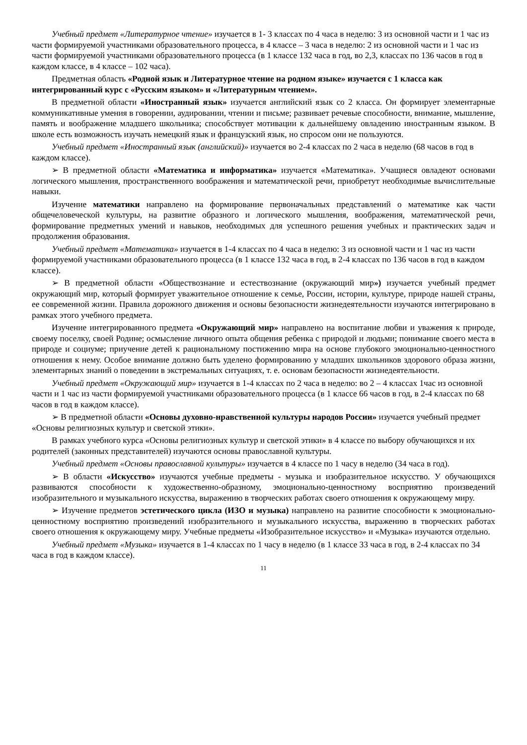Учебный предмет «Литературное чтение» изучается в 1- 3 классах по 4 часа в неделю: 3 из основной части и 1 час из части формируемой участниками образовательного процесса, в 4 классе – 3 часа в неделю: 2 из основной части и 1 час из части формируемой участниками образовательного процесса (в 1 классе 132 часа в год, во 2,3, классах по 136 часов в год в каждом классе, в 4 классе – 102 часа).
Предметная область «Родной язык и Литературное чтение на родном языке» изучается с 1 класса как интегрированный курс с «Русским языком» и «Литературным чтением».
В предметной области «Иностранный язык» изучается английский язык со 2 класса. Он формирует элементарные коммуникативные умения в говорении, аудировании, чтении и письме; развивает речевые способности, внимание, мышление, память и воображение младшего школьника; способствует мотивации к дальнейшему овладению иностранным языком. В школе есть возможность изучать немецкий язык и французский язык, но спросом они не пользуются.
Учебный предмет «Иностранный язык (английский)» изучается во 2-4 классах по 2 часа в неделю (68 часов в год в каждом классе).
➢ В предметной области «Математика и информатика» изучается «Математика». Учащиеся овладеют основами логического мышления, пространственного воображения и математической речи, приобретут необходимые вычислительные навыки.
Изучение математики направлено на формирование первоначальных представлений о математике как части общечеловеческой культуры, на развитие образного и логического мышления, воображения, математической речи, формирование предметных умений и навыков, необходимых для успешного решения учебных и практических задач и продолжения образования.
Учебный предмет «Математика» изучается в 1-4 классах по 4 часа в неделю: 3 из основной части и 1 час из части формируемой участниками образовательного процесса (в 1 классе 132 часа в год, в 2-4 классах по 136 часов в год в каждом классе).
➢ В предметной области «Обществознание и естествознание (окружающий мир») изучается учебный предмет окружающий мир, который формирует уважительное отношение к семье, России, истории, культуре, природе нашей страны, ее современной жизни. Правила дорожного движения и основы безопасности жизнедеятельности изучаются интегрировано в рамках этого учебного предмета.
Изучение интегрированного предмета «Окружающий мир» направлено на воспитание любви и уважения к природе, своему поселку, своей Родине; осмысление личного опыта общения ребенка с природой и людьми; понимание своего места в природе и социуме; приучение детей к рациональному постижению мира на основе глубокого эмоционально-ценностного отношения к нему. Особое внимание должно быть уделено формированию у младших школьников здорового образа жизни, элементарных знаний о поведении в экстремальных ситуациях, т. е. основам безопасности жизнедеятельности.
Учебный предмет «Окружающий мир» изучается в 1-4 классах по 2 часа в неделю: во 2 – 4 классах 1час из основной части и 1 час из части формируемой участниками образовательного процесса (в 1 классе 66 часов в год, в 2-4 классах по 68 часов в год в каждом классе).
➢ В предметной области «Основы духовно-нравственной культуры народов России» изучается учебный предмет «Основы религиозных культур и светской этики».
В рамках учебного курса «Основы религиозных культур и светской этики» в 4 классе по выбору обучающихся и их родителей (законных представителей) изучаются основы православной культуры.
Учебный предмет «Основы православной культуры» изучается в 4 классе по 1 часу в неделю (34 часа в год).
➢ В области «Искусство» изучаются учебные предметы - музыка и изобразительное искусство. У обучающихся развиваются способности к художественно-образному, эмоционально-ценностному восприятию произведений изобразительного и музыкального искусства, выражению в творческих работах своего отношения к окружающему миру.
➢ Изучение предметов эстетического цикла (ИЗО и музыка) направлено на развитие способности к эмоционально-ценностному восприятию произведений изобразительного и музыкального искусства, выражению в творческих работах своего отношения к окружающему миру. Учебные предметы «Изобразительное искусство» и «Музыка» изучаются отдельно.
Учебный предмет «Музыка» изучается в 1-4 классах по 1 часу в неделю (в 1 классе 33 часа в год, в 2-4 классах по 34 часа в год в каждом классе).
11